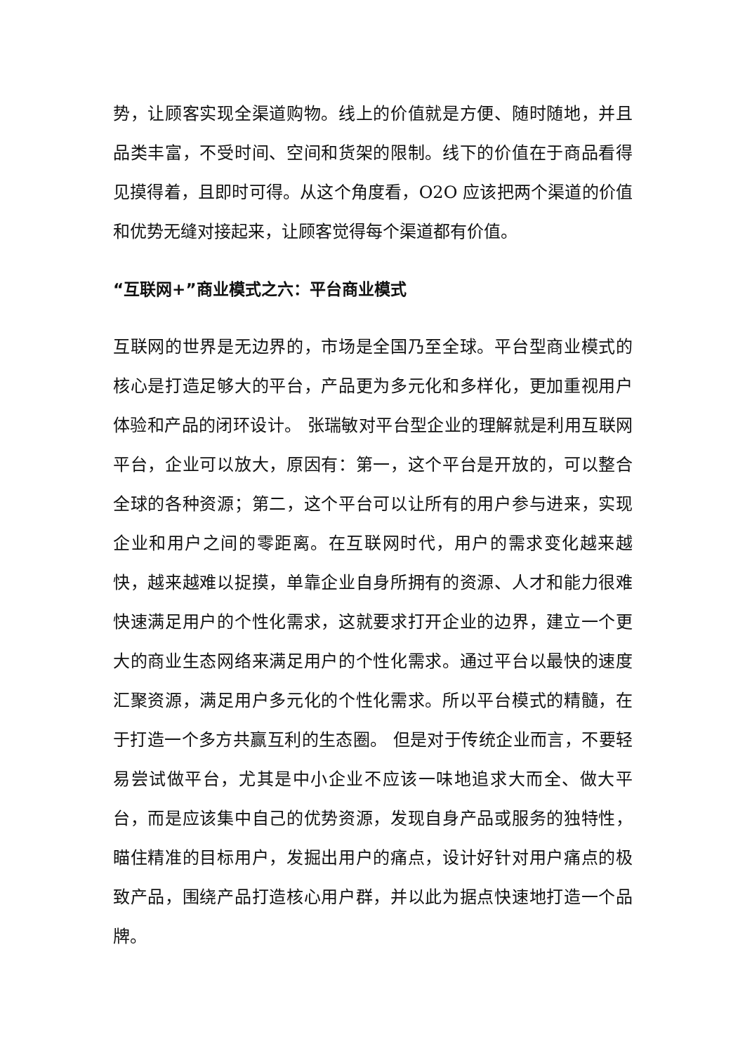势，让顾客实现全渠道购物。线上的价值就是方便、随时随地，并且品类丰富，不受时间、空间和货架的限制。线下的价值在于商品看得见摸得着，且即时可得。从这个角度看，O2O 应该把两个渠道的价值和优势无缝对接起来，让顾客觉得每个渠道都有价值。
“互联网+”商业模式之六：平台商业模式
互联网的世界是无边界的，市场是全国乃至全球。平台型商业模式的核心是打造足够大的平台，产品更为多元化和多样化，更加重视用户体验和产品的闭环设计。 张瑞敏对平台型企业的理解就是利用互联网平台，企业可以放大，原因有：第一，这个平台是开放的，可以整合全球的各种资源；第二，这个平台可以让所有的用户参与进来，实现企业和用户之间的零距离。在互联网时代，用户的需求变化越来越快，越来越难以捉摸，单靠企业自身所拥有的资源、人才和能力很难快速满足用户的个性化需求，这就要求打开企业的边界，建立一个更大的商业生态网络来满足用户的个性化需求。通过平台以最快的速度汇聚资源，满足用户多元化的个性化需求。所以平台模式的精髓，在于打造一个多方共赢互利的生态圈。 但是对于传统企业而言，不要轻易尝试做平台，尤其是中小企业不应该一味地追求大而全、做大平台，而是应该集中自己的优势资源，发现自身产品或服务的独特性，瞄住精准的目标用户，发掘出用户的痛点，设计好针对用户痛点的极致产品，围绕产品打造核心用户群，并以此为据点快速地打造一个品牌。